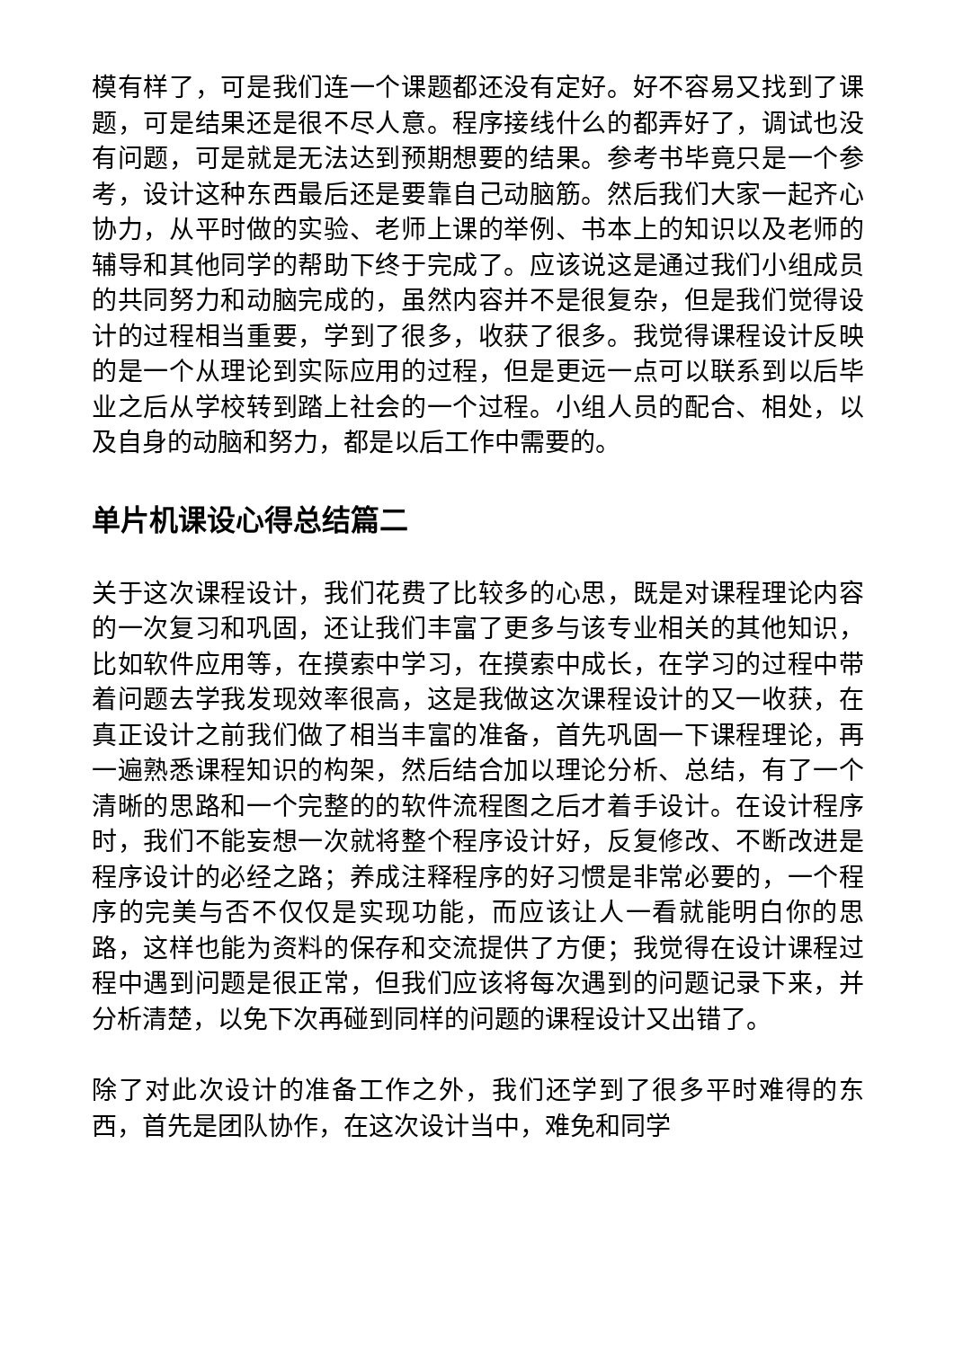模有样了，可是我们连一个课题都还没有定好。好不容易又找到了课题，可是结果还是很不尽人意。程序接线什么的都弄好了，调试也没有问题，可是就是无法达到预期想要的结果。参考书毕竟只是一个参考，设计这种东西最后还是要靠自己动脑筋。然后我们大家一起齐心协力，从平时做的实验、老师上课的举例、书本上的知识以及老师的辅导和其他同学的帮助下终于完成了。应该说这是通过我们小组成员的共同努力和动脑完成的，虽然内容并不是很复杂，但是我们觉得设计的过程相当重要，学到了很多，收获了很多。我觉得课程设计反映的是一个从理论到实际应用的过程，但是更远一点可以联系到以后毕业之后从学校转到踏上社会的一个过程。小组人员的配合、相处，以及自身的动脑和努力，都是以后工作中需要的。
单片机课设心得总结篇二
关于这次课程设计，我们花费了比较多的心思，既是对课程理论内容的一次复习和巩固，还让我们丰富了更多与该专业相关的其他知识，比如软件应用等，在摸索中学习，在摸索中成长，在学习的过程中带着问题去学我发现效率很高，这是我做这次课程设计的又一收获，在真正设计之前我们做了相当丰富的准备，首先巩固一下课程理论，再一遍熟悉课程知识的构架，然后结合加以理论分析、总结，有了一个清晰的思路和一个完整的的软件流程图之后才着手设计。在设计程序时，我们不能妄想一次就将整个程序设计好，反复修改、不断改进是程序设计的必经之路；养成注释程序的好习惯是非常必要的，一个程序的完美与否不仅仅是实现功能，而应该让人一看就能明白你的思路，这样也能为资料的保存和交流提供了方便；我觉得在设计课程过程中遇到问题是很正常，但我们应该将每次遇到的问题记录下来，并分析清楚，以免下次再碰到同样的问题的课程设计又出错了。
除了对此次设计的准备工作之外，我们还学到了很多平时难得的东西，首先是团队协作，在这次设计当中，难免和同学